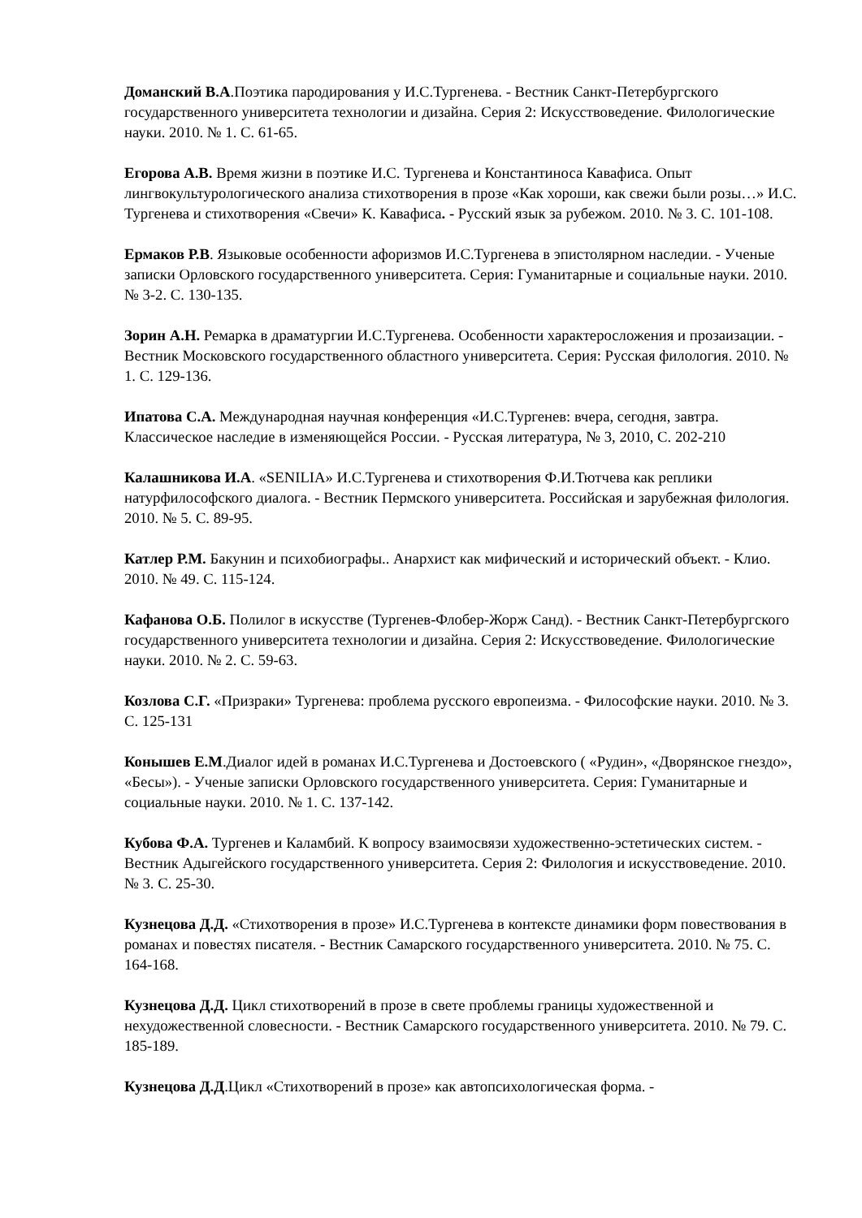Доманский В.А.Поэтика пародирования у И.С.Тургенева. - Вестник Санкт-Петербургского государственного университета технологии и дизайна. Серия 2: Искусствоведение. Филологические науки. 2010. № 1. С. 61-65.
Егорова А.В. Время жизни в поэтике И.С. Тургенева и Константиноса Кавафиса. Опыт лингвокультурологического анализа стихотворения в прозе «Как хороши, как свежи были розы…» И.С. Тургенева и стихотворения «Свечи» К. Кавафиса. - Русский язык за рубежом. 2010. № 3. С. 101-108.
Ермаков Р.В. Языковые особенности афоризмов И.С.Тургенева в эпистолярном наследии. - Ученые записки Орловского государственного университета. Серия: Гуманитарные и социальные науки. 2010. № 3-2. С. 130-135.
Зорин А.Н. Ремарка в драматургии И.С.Тургенева. Особенности характеросложения и прозаизации. - Вестник Московского государственного областного университета. Серия: Русская филология. 2010. № 1. С. 129-136.
Ипатова С.А. Международная научная конференция «И.С.Тургенев: вчера, сегодня, завтра. Классическое наследие в изменяющейся России. - Русская литература, № 3, 2010, С. 202-210
Калашникова И.А. «SENILIA» И.С.Тургенева и стихотворения Ф.И.Тютчева как реплики натурфилософского диалога. - Вестник Пермского университета. Российская и зарубежная филология. 2010. № 5. С. 89-95.
Катлер Р.М. Бакунин и психобиографы.. Анархист как мифический и исторический объект. - Клио. 2010. № 49. С. 115-124.
Кафанова О.Б. Полилог в искусстве (Тургенев-Флобер-Жорж Санд). - Вестник Санкт-Петербургского государственного университета технологии и дизайна. Серия 2: Искусствоведение. Филологические науки. 2010. № 2. С. 59-63.
Козлова С.Г. «Призраки» Тургенева: проблема русского европеизма. - Философские науки. 2010. № 3. С. 125-131
Конышев Е.М.Диалог идей в романах И.С.Тургенева и Достоевского ( «Рудин», «Дворянское гнездо», «Бесы»). - Ученые записки Орловского государственного университета. Серия: Гуманитарные и социальные науки. 2010. № 1. С. 137-142.
Кубова Ф.А. Тургенев и Каламбий. К вопросу взаимосвязи художественно-эстетических систем. - Вестник Адыгейского государственного университета. Серия 2: Филология и искусствоведение. 2010. № 3. С. 25-30.
Кузнецова Д.Д. «Стихотворения в прозе» И.С.Тургенева в контексте динамики форм повествования в романах и повестях писателя. - Вестник Самарского государственного университета. 2010. № 75. С. 164-168.
Кузнецова Д.Д. Цикл стихотворений в прозе в свете проблемы границы художественной и нехудожественной словесности. - Вестник Самарского государственного университета. 2010. № 79. С. 185-189.
Кузнецова Д.Д.Цикл «Стихотворений в прозе» как автопсихологическая форма. -